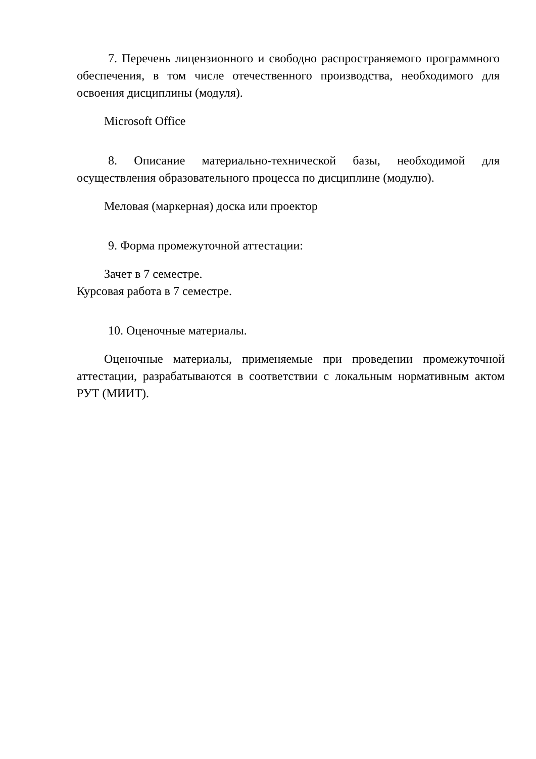7. Перечень лицензионного и свободно распространяемого программного обеспечения, в том числе отечественного производства, необходимого для освоения дисциплины (модуля).
Microsoft Office
8. Описание материально-технической базы, необходимой для осуществления образовательного процесса по дисциплине (модулю).
Меловая (маркерная) доска или проектор
9. Форма промежуточной аттестации:
Зачет в 7 семестре.
Курсовая работа в 7 семестре.
10. Оценочные материалы.
Оценочные материалы, применяемые при проведении промежуточной аттестации, разрабатываются в соответствии с локальным нормативным актом РУТ (МИИТ).